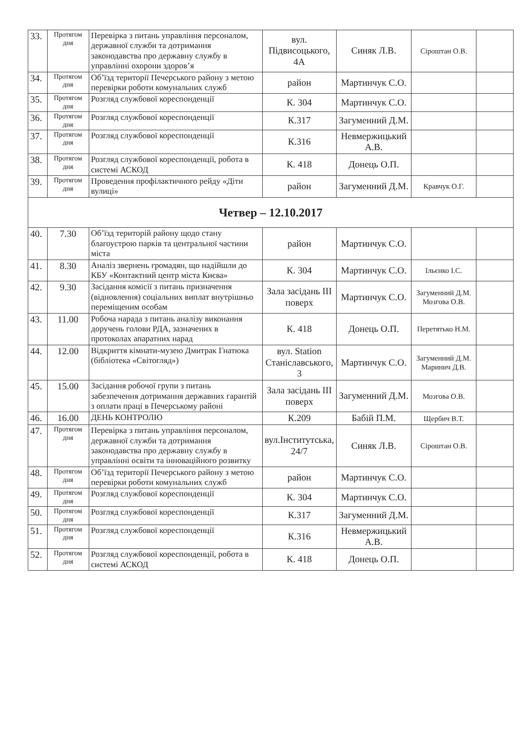| 33. | Протягом дня | Перевірка з питань управління персоналом, державної служби та дотримання законодавства про державну службу в управлінні охорони здоров’я | вул. Підвисоцького, 4А | Синяк Л.В. | Сіроштан О.В. | |
| 34. | Протягом дня | Об’їзд території Печерського району з метою перевірки роботи комунальних служб | район | Мартинчук С.О. | | |
| 35. | Протягом дня | Розгляд службової кореспонденції | К. 304 | Мартинчук С.О. | | |
| 36. | Протягом дня | Розгляд службової кореспонденції | К.317 | Загуменний Д.М. | | |
| 37. | Протягом дня | Розгляд службової кореспонденції | К.316 | Невмержицький А.В. | | |
| 38. | Протягом дня | Розгляд службової кореспонденції, робота в системі АСКОД | К. 418 | Донець О.П. | | |
| 39. | Протягом дня | Проведення профілактичного рейду «Діти вулиці» | район | Загуменний Д.М. | Кравчук О.Г. | |
| Четвер – 12.10.2017 | | | | | | |
| 40. | 7.30 | Об’їзд територій району щодо стану благоустрою парків та центральної частини міста | район | Мартинчук С.О. | | |
| 41. | 8.30 | Аналіз звернень громадян, що надійшли до КБУ «Контактний центр міста Києва» | К. 304 | Мартинчук С.О. | Ільєнко І.С. | |
| 42. | 9.30 | Засідання комісії з питань призначення (відновлення) соціальних виплат внутрішньо переміщеним особам | Зала засідань ІІІ поверх | Мартинчук С.О. | Загуменний Д.М. Мозгова О.В. | |
| 43. | 11.00 | Робоча нарада з питань аналізу виконання доручень голови РДА, зазначених в протоколах апаратних нарад | К. 418 | Донець О.П. | Перетятько Н.М. | |
| 44. | 12.00 | Відкриття кімнати-музею Дмитрак Гнатюка (бібліотека «Світогляд») | вул. Station Станіславського, 3 | Мартинчук С.О. | Загуменний Д.М. Маринич Д.В. | |
| 45. | 15.00 | Засідання робочої групи з питань забезпечення дотримання державних гарантій з оплати праці в Печерському районі | Зала засідань ІІІ поверх | Загуменний Д.М. | Мозгова О.В. | |
| 46. | 16.00 | ДЕНЬ КОНТРОЛЮ | К.209 | Бабій П.М. | Щербич В.Т. | |
| 47. | Протягом дня | Перевірка з питань управління персоналом, державної служби та дотримання законодавства про державну службу в управлінні освіти та інноваційного розвитку | вул.Інститутська, 24/7 | Синяк Л.В. | Сіроштан О.В. | |
| 48. | Протягом дня | Об’їзд території Печерського району з метою перевірки роботи комунальних служб | район | Мартинчук С.О. | | |
| 49. | Протягом дня | Розгляд службової кореспонденції | К. 304 | Мартинчук С.О. | | |
| 50. | Протягом дня | Розгляд службової кореспонденції | К.317 | Загуменний Д.М. | | |
| 51. | Протягом дня | Розгляд службової кореспонденції | К.316 | Невмержицький А.В. | | |
| 52. | Протягом дня | Розгляд службової кореспонденції, робота в системі АСКОД | К. 418 | Донець О.П. | | |